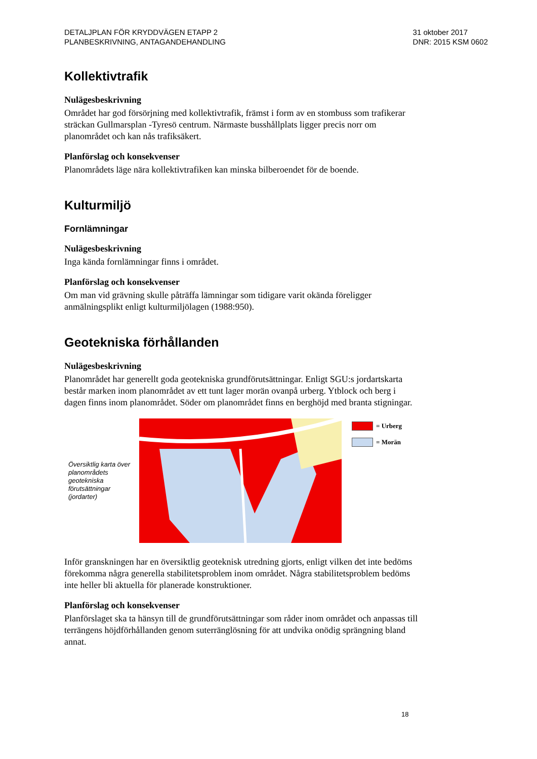DETALJPLAN FÖR KRYDDVÄGEN ETAPP 2
PLANBESKRIVNING, ANTAGANDEHANDLING
31 oktober 2017
DNR: 2015 KSM 0602
Kollektivtrafik
Nulägesbeskrivning
Området har god försörjning med kollektivtrafik, främst i form av en stombuss som trafikerar sträckan Gullmarsplan -Tyresö centrum. Närmaste busshållplats ligger precis norr om planområdet och kan nås trafiksäkert.
Planförslag och konsekvenser
Planområdets läge nära kollektivtrafiken kan minska bilberoendet för de boende.
Kulturmiljö
Fornlämningar
Nulägesbeskrivning
Inga kända fornlämningar finns i området.
Planförslag och konsekvenser
Om man vid grävning skulle påträffa lämningar som tidigare varit okända föreligger anmälningsplikt enligt kulturmiljölagen (1988:950).
Geotekniska förhållanden
Nulägesbeskrivning
Planområdet har generellt goda geotekniska grundförutsättningar. Enligt SGU:s jordartskarta består marken inom planområdet av ett tunt lager morän ovanpå urberg. Ytblock och berg i dagen finns inom planområdet. Söder om planområdet finns en berghöjd med branta stigningar.
Översiktlig karta över planområdets geotekniska förutsättningar (jordarter)
= Urberg
= Morän
Inför granskningen har en översiktlig geoteknisk utredning gjorts, enligt vilken det inte bedöms förekomma några generella stabilitetsproblem inom området. Några stabilitetsproblem bedöms inte heller bli aktuella för planerade konstruktioner.
Planförslag och konsekvenser
Planförslaget ska ta hänsyn till de grundförutsättningar som råder inom området och anpassas till terrängens höjdförhållanden genom suterränglösning för att undvika onödig sprängning bland annat.
18